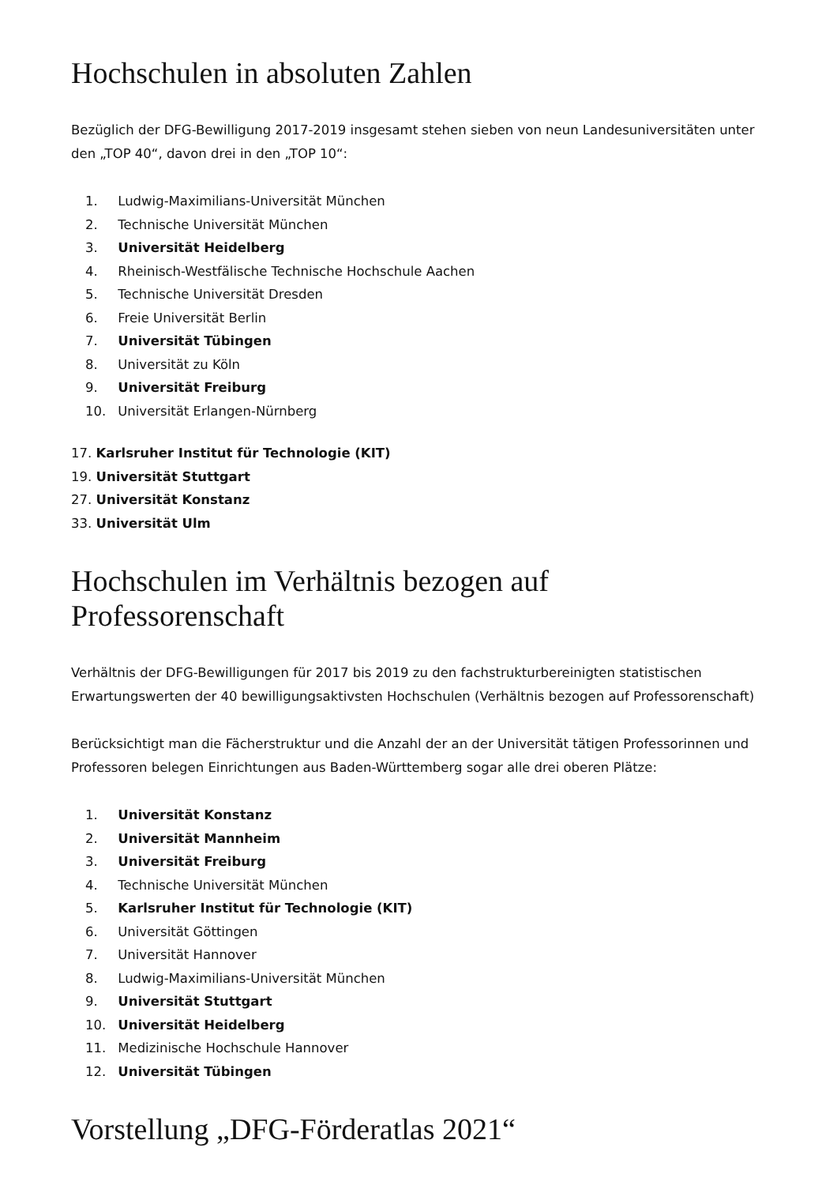Hochschulen in absoluten Zahlen
Bezüglich der DFG-Bewilligung 2017-2019 insgesamt stehen sieben von neun Landesuniversitäten unter den „TOP 40“, davon drei in den „TOP 10“:
1. Ludwig-Maximilians-Universität München
2. Technische Universität München
3. Universität Heidelberg
4. Rheinisch-Westfälische Technische Hochschule Aachen
5. Technische Universität Dresden
6. Freie Universität Berlin
7. Universität Tübingen
8. Universität zu Köln
9. Universität Freiburg
10. Universität Erlangen-Nürnberg
17. Karlsruher Institut für Technologie (KIT)
19. Universität Stuttgart
27. Universität Konstanz
33. Universität Ulm
Hochschulen im Verhältnis bezogen auf Professorenschaft
Verhältnis der DFG-Bewilligungen für 2017 bis 2019 zu den fachstrukturbereinigten statistischen Erwartungswerten der 40 bewilligungsaktivsten Hochschulen (Verhältnis bezogen auf Professorenschaft)
Berücksichtigt man die Fächerstruktur und die Anzahl der an der Universität tätigen Professorinnen und Professoren belegen Einrichtungen aus Baden-Württemberg sogar alle drei oberen Plätze:
1. Universität Konstanz
2. Universität Mannheim
3. Universität Freiburg
4. Technische Universität München
5. Karlsruher Institut für Technologie (KIT)
6. Universität Göttingen
7. Universität Hannover
8. Ludwig-Maximilians-Universität München
9. Universität Stuttgart
10. Universität Heidelberg
11. Medizinische Hochschule Hannover
12. Universität Tübingen
Vorstellung „DFG-Förderatlas 2021“